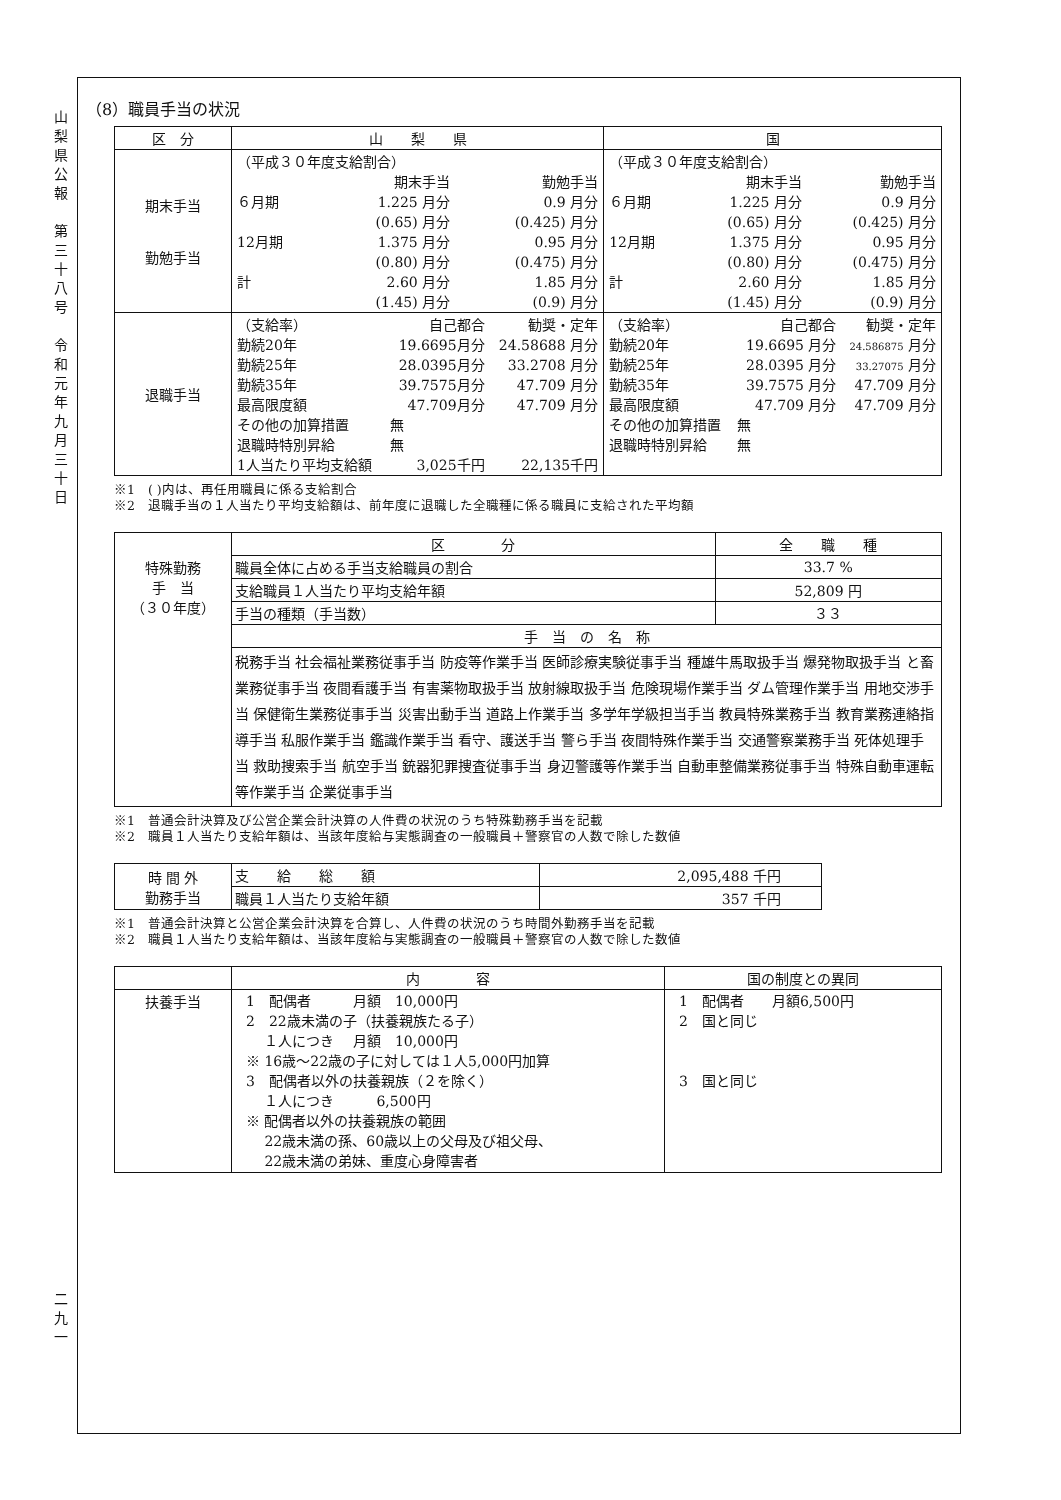山
梨
県
公
報
第
三
十
八
号
令
和
元
年
九
月
三
十
日
二
九
一
（8）職員手当の状況
| 区 分 | 山 梨 県 | 国 |
| --- | --- | --- |
| 期末手当 勤勉手当 | / （平成３０年度支給割合） / / / / / 期末手当 / 勤勉手当 / / ６月期 / 1.225 月分 / 0.9 月分 / / / (0.65) 月分 / (0.425) 月分 / / 12月期 / 1.375 月分 / 0.95 月分 / / / (0.80) 月分 / (0.475) 月分 / / 計 / 2.60 月分 / 1.85 月分 / / / (1.45) 月分 / (0.9) 月分 / | / （平成３０年度支給割合） / / / / / 期末手当 / 勤勉手当 / / ６月期 / 1.225 月分 / 0.9 月分 / / / (0.65) 月分 / (0.425) 月分 / / 12月期 / 1.375 月分 / 0.95 月分 / / / (0.80) 月分 / (0.475) 月分 / / 計 / 2.60 月分 / 1.85 月分 / / / (1.45) 月分 / (0.9) 月分 / |
| 退職手当 | / （支給率） / 自己都合 / 勧奨・定年 / / 勤続20年 / 19.6695月分 / 24.58688 月分 / / 勤続25年 / 28.0395月分 / 33.2708 月分 / / 勤続35年 / 39.7575月分 / 47.709 月分 / / 最高限度額 / 47.709月分 / 47.709 月分 / / その他の加算措置 / 無 / / / 退職時特別昇給 / 無 / / / 1人当たり平均支給額 / 3,025千円 / 22,135千円 / | / （支給率） / 自己都合 / 勧奨・定年 / / 勤続20年 / 19.6695 月分 / 24.586875 月分 / / 勤続25年 / 28.0395 月分 / 33.27075 月分 / / 勤続35年 / 39.7575 月分 / 47.709 月分 / / 最高限度額 / 47.709 月分 / 47.709 月分 / / その他の加算措置 / 無 / / / 退職時特別昇給 / 無 / / |
※1　( )内は、再任用職員に係る支給割合
※2　退職手当の１人当たり平均支給額は、前年度に退職した全職種に係る職員に支給された平均額
| 特殊勤務 手 当 （３０年度） | 区 分 | 全 職 種 |
| | 職員全体に占める手当支給職員の割合 | 33.7 % |
| | 支給職員１人当たり平均支給年額 | 52,809 円 |
| | 手当の種類（手当数） | ３３ |
| | 手 当 の 名 称 | |
| | 税務手当 社会福祉業務従事手当 防疫等作業手当 医師診療実験従事手当 種雄牛馬取扱手当 爆発物取扱手当 と畜業務従事手当 夜間看護手当 有害薬物取扱手当 放射線取扱手当 危険現場作業手当 ダム管理作業手当 用地交渉手当 保健衛生業務従事手当 災害出動手当 道路上作業手当 多学年学級担当手当 教員特殊業務手当 教育業務連絡指導手当 私服作業手当 鑑識作業手当 看守、護送手当 警ら手当 夜間特殊作業手当 交通警察業務手当 死体処理手当 救助捜索手当 航空手当 銃器犯罪捜査従事手当 身辺警護等作業手当 自動車整備業務従事手当 特殊自動車運転等作業手当 企業従事手当 | |
※1　普通会計決算及び公営企業会計決算の人件費の状況のうち特殊勤務手当を記載
※2　職員１人当たり支給年額は、当該年度給与実態調査の一般職員＋警察官の人数で除した数値
| 時 間 外 勤務手当 | 支 給 総 額 | 2,095,488 千円 |
| | 職員１人当たり支給年額 | 357 千円 |
※1　普通会計決算と公営企業会計決算を合算し、人件費の状況のうち時間外勤務手当を記載
※2　職員１人当たり支給年額は、当該年度給与実態調査の一般職員＋警察官の人数で除した数値
| | 内 容 | 国の制度との異同 |
| --- | --- | --- |
| 扶養手当 | 1 配偶者 月額 10,000円 2 22歳未満の子（扶養親族たる子） １人につき 月額 10,000円 ※ 16歳～22歳の子に対しては１人5,000円加算 3 配偶者以外の扶養親族（２を除く） １人につき 6,500円 ※ 配偶者以外の扶養親族の範囲 22歳未満の孫、60歳以上の父母及び祖父母、 22歳未満の弟妹、重度心身障害者 | 1 配偶者 月額6,500円 2 国と同じ 3 国と同じ |